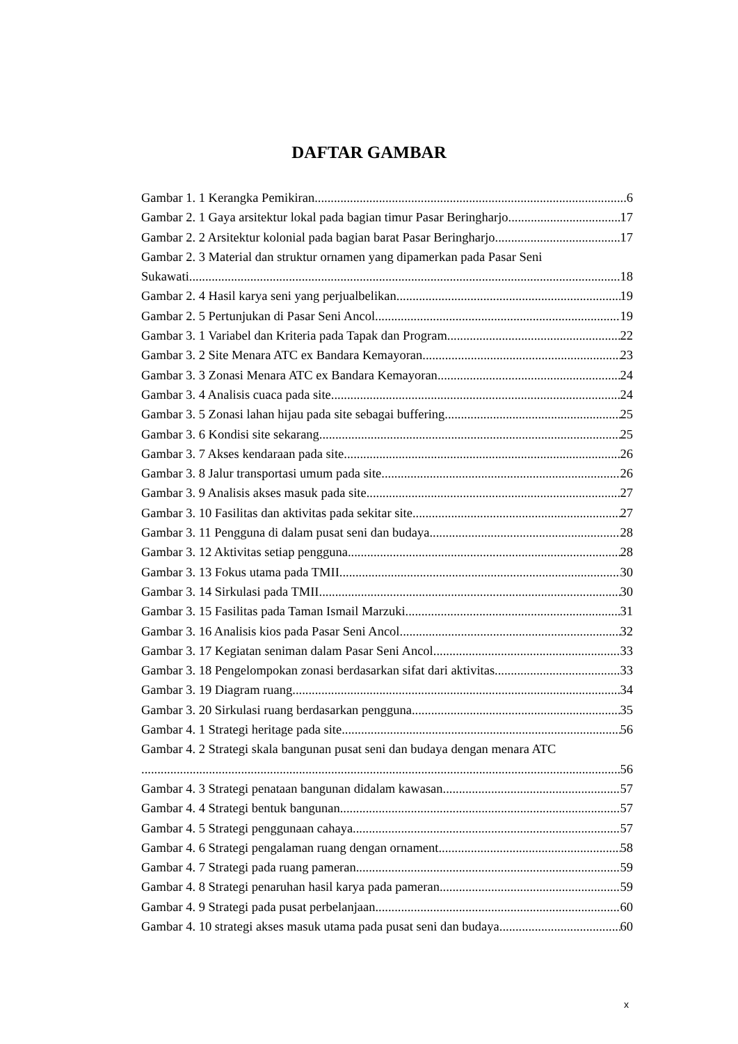DAFTAR GAMBAR
Gambar 1. 1 Kerangka Pemikiran 6
Gambar 2. 1 Gaya arsitektur lokal pada bagian timur Pasar Beringharjo 17
Gambar 2. 2 Arsitektur kolonial pada bagian barat Pasar Beringharjo 17
Gambar 2. 3 Material dan struktur ornamen yang dipamerkan pada Pasar Seni
Sukawati 18
Gambar 2. 4 Hasil karya seni yang perjualbelikan 19
Gambar 2. 5 Pertunjukan di Pasar Seni Ancol 19
Gambar 3. 1 Variabel dan Kriteria pada Tapak dan Program 22
Gambar 3. 2 Site Menara ATC ex Bandara Kemayoran 23
Gambar 3. 3 Zonasi Menara ATC ex Bandara Kemayoran 24
Gambar 3. 4 Analisis cuaca pada site 24
Gambar 3. 5 Zonasi lahan hijau pada site sebagai buffering 25
Gambar 3. 6 Kondisi site sekarang 25
Gambar 3. 7 Akses kendaraan pada site 26
Gambar 3. 8 Jalur transportasi umum pada site 26
Gambar 3. 9 Analisis akses masuk pada site 27
Gambar 3. 10 Fasilitas dan aktivitas pada sekitar site 27
Gambar 3. 11 Pengguna di dalam pusat seni dan budaya 28
Gambar 3. 12 Aktivitas setiap pengguna 28
Gambar 3. 13 Fokus utama pada TMII 30
Gambar 3. 14 Sirkulasi pada TMII 30
Gambar 3. 15 Fasilitas pada Taman Ismail Marzuki 31
Gambar 3. 16 Analisis kios pada Pasar Seni Ancol 32
Gambar 3. 17 Kegiatan seniman dalam Pasar Seni Ancol 33
Gambar 3. 18 Pengelompokan zonasi berdasarkan sifat dari aktivitas 33
Gambar 3. 19 Diagram ruang 34
Gambar 3. 20 Sirkulasi ruang berdasarkan pengguna 35
Gambar 4. 1 Strategi heritage pada site 56
Gambar 4. 2 Strategi skala bangunan pusat seni dan budaya dengan menara ATC
56
Gambar 4. 3 Strategi penataan bangunan didalam kawasan 57
Gambar 4. 4 Strategi bentuk bangunan 57
Gambar 4. 5 Strategi penggunaan cahaya 57
Gambar 4. 6 Strategi pengalaman ruang dengan ornament 58
Gambar 4. 7 Strategi pada ruang pameran 59
Gambar 4. 8 Strategi penaruhan hasil karya pada pameran 59
Gambar 4. 9 Strategi pada pusat perbelanjaan 60
Gambar 4. 10 strategi akses masuk utama pada pusat seni dan budaya 60
x